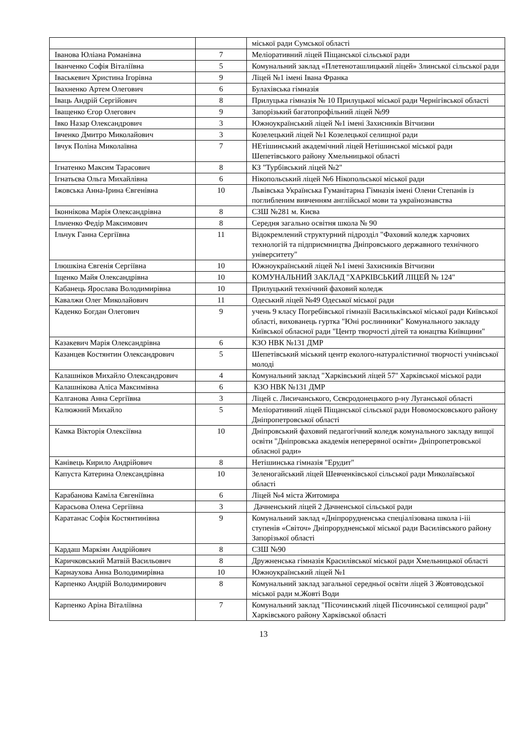| | | міської ради Сумської області |
| Іванова Юліана Романівна | 7 | Меліоративний ліцей Піщанської сільської ради |
| Іванченко Софія Віталіївна | 5 | Комунальний заклад «Плетеноташлицький ліцей» Злинської сільської ради |
| Іваськевич Христина Ігорівна | 9 | Ліцей №1 імені Івана Франка |
| Івахненко Артем Олегович | 6 | Булахівська гімназія |
| Іваць Андрій Сергійович | 8 | Прилуцька гімназія № 10 Прилуцької міської ради Чернігівської області |
| Іващенко Єгор Олегович | 9 | Запорізький багатопрофільний ліцей №99 |
| Івко Назар Олександрович | 3 | Южноукраїнський ліцей №1 імені Захисників Вітчизни |
| Івченко Дмитро Миколайович | 3 | Козелецький ліцей №1 Козелецької селищної ради |
| Івчук Поліна Миколаївна | 7 | НЕтішинський академічний ліцей Нетішинської міської ради Шепетівського району Хмельницької області |
| Ігнатенко Максим Тарасович | 8 | КЗ "Турбівський ліцей №2" |
| Ігнатьєва Ольга Михайлівна | 6 | Нікопольський ліцей №6 Нікопольської міської ради |
| Іжовська Анна-Ірина Євгенівна | 10 | Львівська Українська Гуманітарна Гімназія імені Олени Степанів із поглибленим вивченням англійської мови та українознавства |
| Іконнікова Марія Олександрівна | 8 | СЗШ №281 м. Києва |
| Ільченко Федір Максимович | 8 | Середня загально освітня школа № 90 |
| Ільчук Ганна Сергіївна | 11 | Відокремлений структурний підрозділ "Фаховий коледж харчових технологій та підприємництва Дніпровського державного технічного університету" |
| Ілюшкіна Євгенія Сергіївна | 10 | Южноукраїнський ліцей №1 імені Захисників Вітчизни |
| Іщенко Майя Олександрівна | 10 | КОМУНАЛЬНИЙ ЗАКЛАД "ХАРКІВСЬКИЙ ЛІЦЕЙ № 124" |
| Кабанець Ярослава Володимирівна | 10 | Прилуцький технічний фаховий коледж |
| Кавалжи Олег Миколайович | 11 | Одеський ліцей №49 Одеської міської ради |
| Каденко Богдан Олегович | 9 | учень 9 класу Погребівської гімназії Васильківської міської ради Київської області, вихованець гуртка "Юні рослинники" Комунального закладу Київської обласної ради "Центр творчості дітей та юнацтва Київщини" |
| Казакевич Марія Олександрівна | 6 | КЗО НВК №131 ДМР |
| Казанцев Костянтин Олександрович | 5 | Шепетівський міський центр еколого-натуралістичної творчості учнівської молоді |
| Калашніков Михайло Олександрович | 4 | Комунальний заклад "Харківський ліцей 57" Харківської міської ради |
| Калашнікова Аліса Максимівна | 6 | КЗО НВК №131 ДМР |
| Калганова Анна Сергіївна | 3 | Ліцей с. Лисичанського, Сєвєродонецького р-ну Луганської області |
| Калюжний Михайло | 5 | Меліоративний ліцей Піщанської сільської ради Новомосковського району Дніпропетровської області |
| Камка Вікторія Олексіївна | 10 | Дніпровський фаховий педагогічний коледж комунального закладу вищої освіти "Дніпровська академія неперервної освіти» Дніпропетровської обласної ради» |
| Канівець Кирило Андрійович | 8 | Нетішинська гімназія "Ерудит" |
| Капуста Катерина Олександрівна | 10 | Зеленогайський ліцей Шевченківської сільської ради Миколаївської області |
| Карабанова Каміла Євгеніївна | 6 | Ліцей №4 міста Житомира |
| Карасьова Олена Сергіївна | 3 | Дачненський ліцей 2 Дачненської сільської ради |
| Каратанас Софія Костянтинівна | 9 | Комунальний заклад «Дніпрорудненська спеціалізована школа і-ііі ступенів «Світоч» Дніпрорудненської міської ради Василівського району Запорізької області |
| Кардаш Маркіян Андрійович | 8 | СЗШ №90 |
| Каричковський Матвій Васильович | 8 | Дружненська гімназія Красилівської міської ради Хмельницької області |
| Карнаухова Анна Володимирівна | 10 | Южноукраїнський ліцей №1 |
| Карпенко Андрій Володимирович | 8 | Комунальний заклад загальної середньої освіти ліцей 3 Жовтоводської міської ради м.Жовті Води |
| Карпенко Аріна Віталіївна | 7 | Комунальний заклад "Пісочинський ліцей Пісочинської селищної ради" Харківського району Харківської області |
13